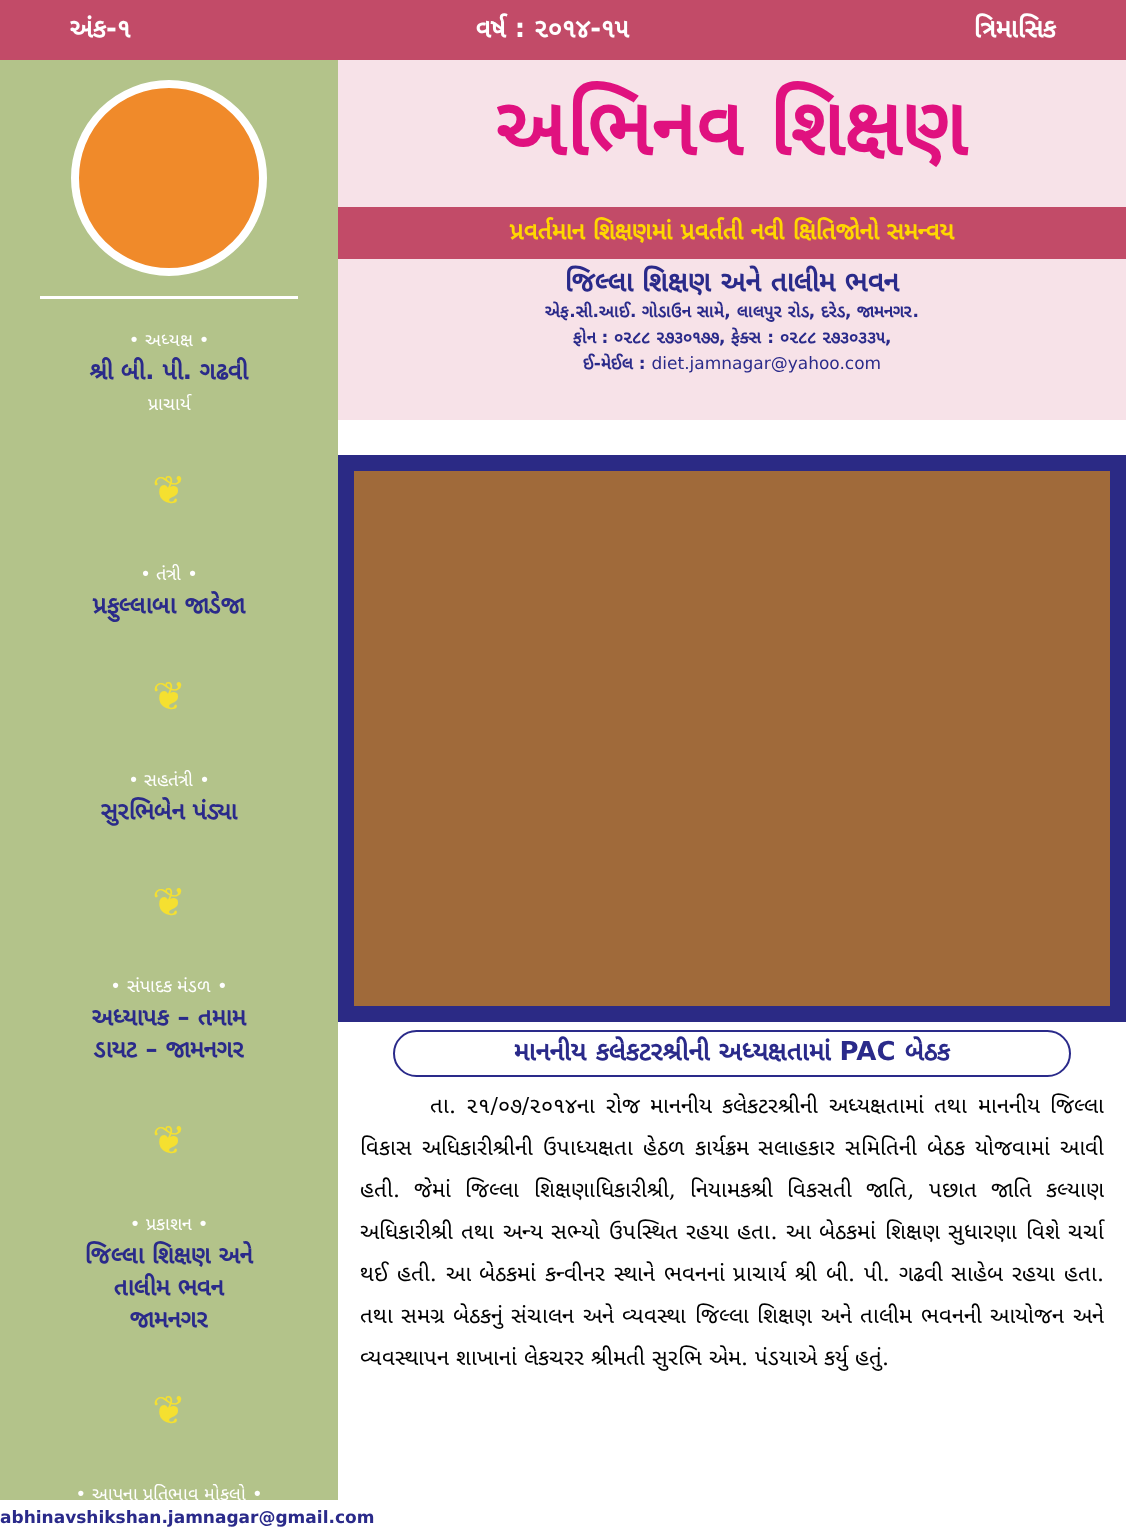અંક-૧ વર્ષ : ૨૦૧૪-૧૫ ત્રિમાસિક
• અધ્યક્ષ •
શ્રી બી. પી. ગઢવી
પ્રાચાર્ય
❦
• તંત્રી •
પ્રફુલ્લાબા જાડેજા
❦
• સહતંત્રી •
સુરભિબેન પંડ્યા
❦
• સંપાદક મંડળ •
અધ્યાપક – તમામ
ડાયટ – જામનગર
❦
• પ્રકાશન •
જિલ્લા શિક્ષણ અને
તાલીમ ભવન
જામનગર
❦
• આપના પ્રતિભાવ મોકલો •
abhinavshikshan.jamnagar@gmail.com
અભિનવ શિક્ષણ
પ્રવર્તમાન શિક્ષણમાં પ્રવર્તતી નવી ક્ષિતિજોનો સમન્વય
જિલ્લા શિક્ષણ અને તાલીમ ભવન
એફ.સી.આઈ. ગોડાઉન સામે, લાલપુર રોડ, દરેડ, જામનગર.
ફોન : ૦૨૮૮ ૨૭૩૦૧૭૭, ફેક્સ : ૦૨૮૮ ૨૭૩૦૩૩૫,
ઈ-મેઈલ : diet.jamnagar@yahoo.com
માનનીય કલેકટરશ્રીની અધ્યક્ષતામાં PAC બેઠક
તા. ૨૧/૦૭/૨૦૧૪ના રોજ માનનીય કલેકટરશ્રીની અધ્યક્ષતામાં તથા માનનીય જિલ્લા વિકાસ અધિકારીશ્રીની ઉપાધ્યક્ષતા હેઠળ કાર્યક્રમ સલાહકાર સમિતિની બેઠક યોજવામાં આવી હતી. જેમાં જિલ્લા શિક્ષણાધિકારીશ્રી, નિયામકશ્રી વિકસતી જાતિ, પછાત જાતિ કલ્યાણ અધિકારીશ્રી તથા અન્ય સભ્યો ઉપસ્થિત રહયા હતા. આ બેઠકમાં શિક્ષણ સુધારણા વિશે ચર્ચા થઈ હતી. આ બેઠકમાં કન્વીનર સ્થાને ભવનનાં પ્રાચાર્ય શ્રી બી. પી. ગઢવી સાહેબ રહયા હતા. તથા સમગ્ર બેઠકનું સંચાલન અને વ્યવસ્થા જિલ્લા શિક્ષણ અને તાલીમ ભવનની આયોજન અને વ્યવસ્થાપન શાખાનાં લેકચરર શ્રીમતી સુરભિ એમ. પંડયાએ કર્યુ હતું.